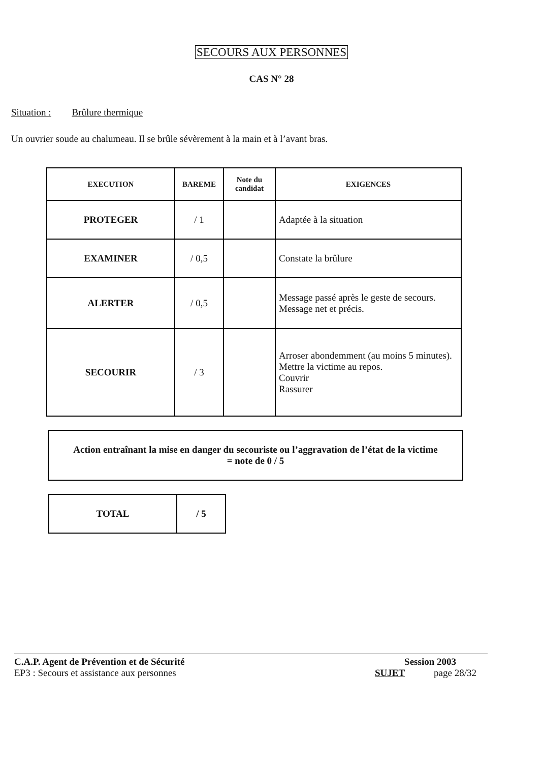SECOURS AUX PERSONNES
CAS N° 28
Situation : Brûlure thermique
Un ouvrier soude au chalumeau. Il se brûle sévèrement à la main et à l’avant bras.
| EXECUTION | BAREME | Note du candidat | EXIGENCES |
| --- | --- | --- | --- |
| PROTEGER | / 1 | | Adaptée à la situation |
| EXAMINER | / 0,5 | | Constate la brûlure |
| ALERTER | / 0,5 | | Message passé après le geste de secours. Message net et précis. |
| SECOURIR | / 3 | | Arroser abondemment (au moins 5 minutes). Mettre la victime au repos. Couvrir Rassurer |
Action entraînant la mise en danger du secouriste ou l’aggravation de l’état de la victime
= note de 0 / 5
| TOTAL | / 5 |
C.A.P. Agent de Prévention et de Sécurité Session 2003
EP3 : Secours et assistance aux personnes SUJET page 28/32